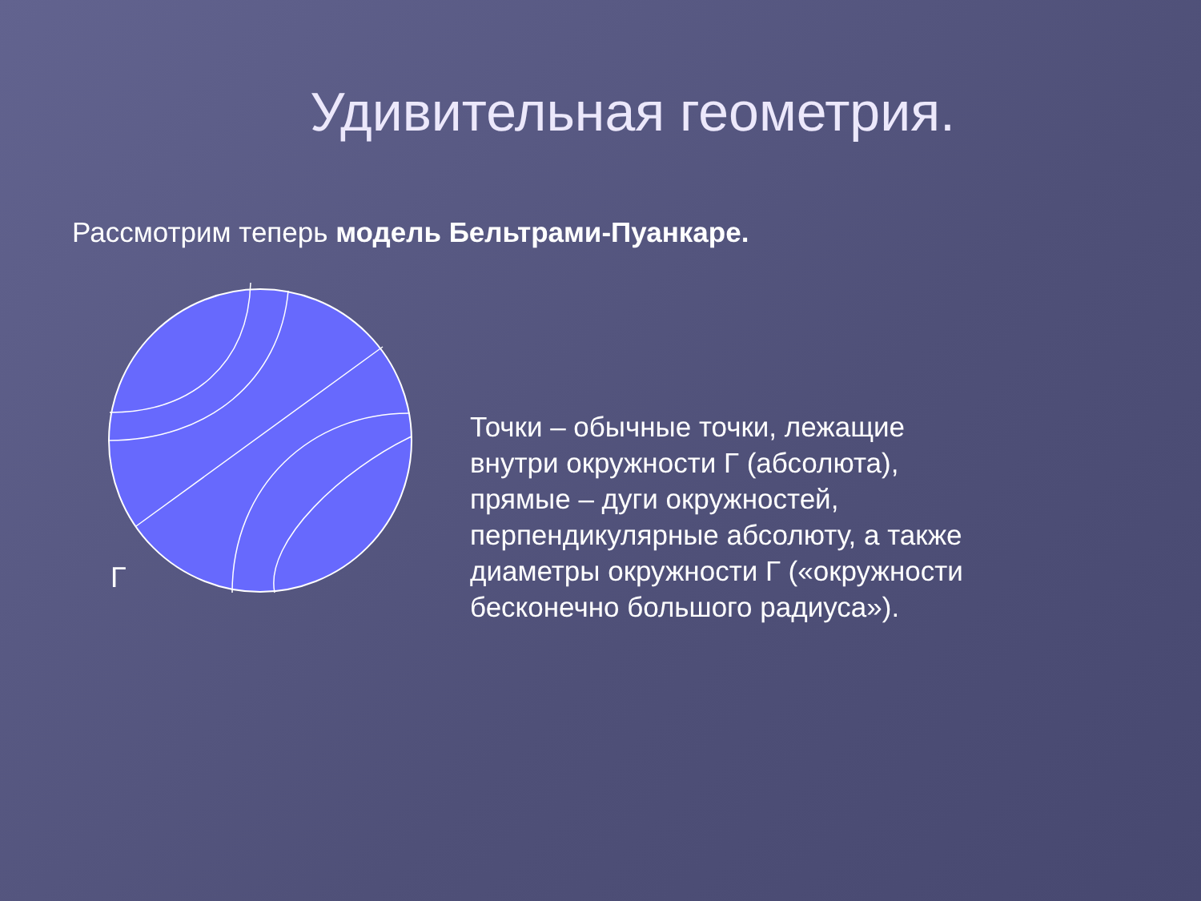Удивительная геометрия.
Рассмотрим теперь модель Бельтрами-Пуанкаре.
Г
Точки – обычные точки, лежащие внутри окружности Г (абсолюта), прямые – дуги окружностей, перпендикулярные абсолюту, а также диаметры окружности Г («окружности бесконечно большого радиуса»).